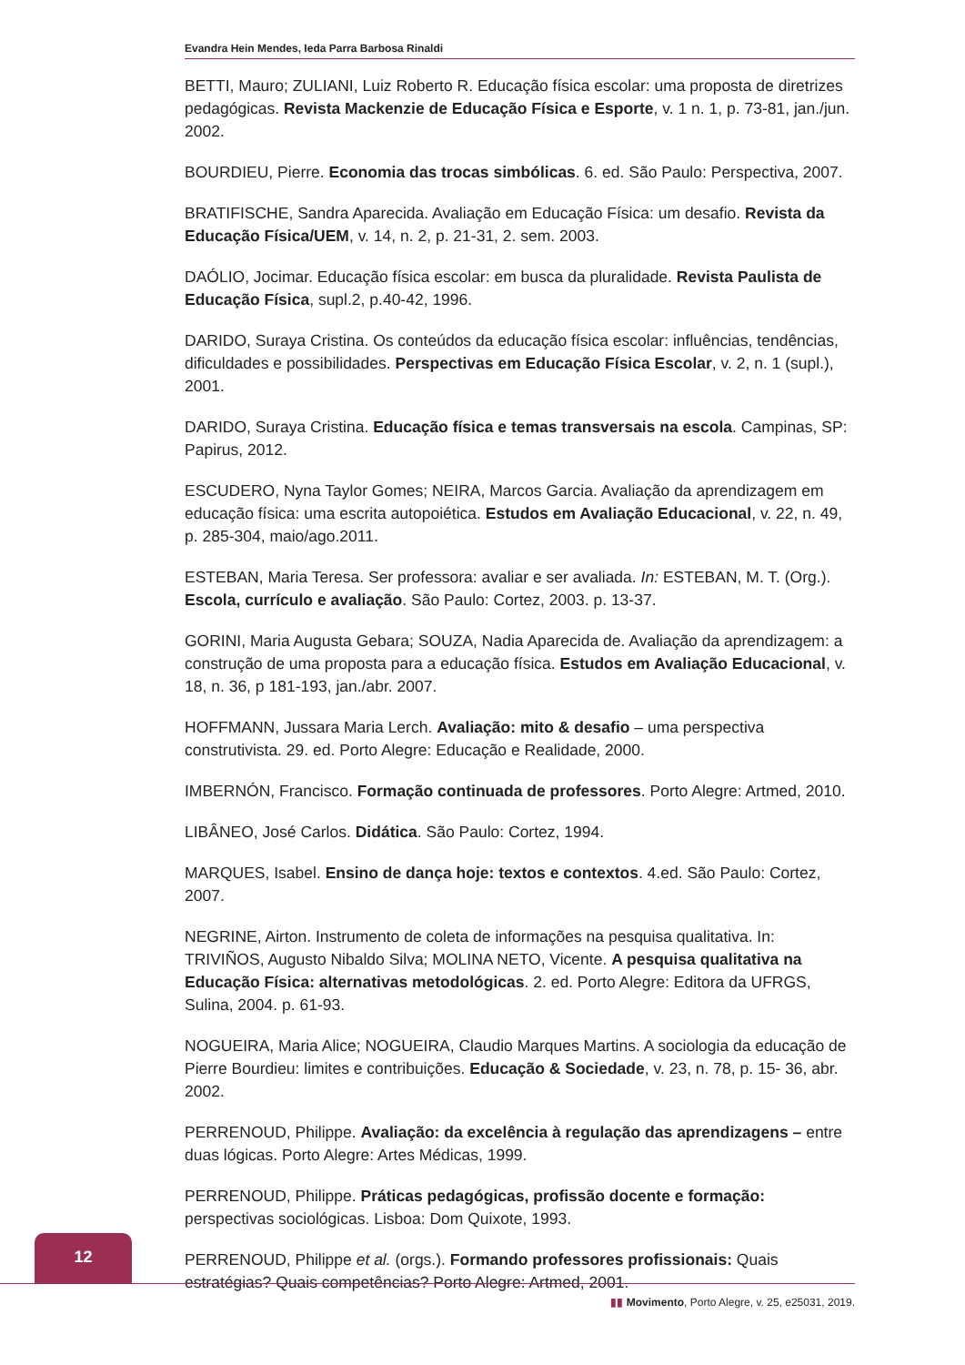Evandra Hein Mendes, Ieda Parra Barbosa Rinaldi
BETTI, Mauro; ZULIANI, Luiz Roberto R. Educação física escolar: uma proposta de diretrizes pedagógicas. Revista Mackenzie de Educação Física e Esporte, v. 1 n. 1, p. 73-81, jan./jun. 2002.
BOURDIEU, Pierre. Economia das trocas simbólicas. 6. ed. São Paulo: Perspectiva, 2007.
BRATIFISCHE, Sandra Aparecida. Avaliação em Educação Física: um desafio. Revista da Educação Física/UEM, v. 14, n. 2, p. 21-31, 2. sem. 2003.
DAÓLIO, Jocimar. Educação física escolar: em busca da pluralidade. Revista Paulista de Educação Física, supl.2, p.40-42, 1996.
DARIDO, Suraya Cristina. Os conteúdos da educação física escolar: influências, tendências, dificuldades e possibilidades. Perspectivas em Educação Física Escolar, v. 2, n. 1 (supl.), 2001.
DARIDO, Suraya Cristina. Educação física e temas transversais na escola. Campinas, SP: Papirus, 2012.
ESCUDERO, Nyna Taylor Gomes; NEIRA, Marcos Garcia. Avaliação da aprendizagem em educação física: uma escrita autopoiética. Estudos em Avaliação Educacional, v. 22, n. 49, p. 285-304, maio/ago.2011.
ESTEBAN, Maria Teresa. Ser professora: avaliar e ser avaliada. In: ESTEBAN, M. T. (Org.). Escola, currículo e avaliação. São Paulo: Cortez, 2003. p. 13-37.
GORINI, Maria Augusta Gebara; SOUZA, Nadia Aparecida de. Avaliação da aprendizagem: a construção de uma proposta para a educação física. Estudos em Avaliação Educacional, v. 18, n. 36, p 181-193, jan./abr. 2007.
HOFFMANN, Jussara Maria Lerch. Avaliação: mito & desafio – uma perspectiva construtivista. 29. ed. Porto Alegre: Educação e Realidade, 2000.
IMBERNÓN, Francisco. Formação continuada de professores. Porto Alegre: Artmed, 2010.
LIBÂNEO, José Carlos. Didática. São Paulo: Cortez, 1994.
MARQUES, Isabel. Ensino de dança hoje: textos e contextos. 4.ed. São Paulo: Cortez, 2007.
NEGRINE, Airton. Instrumento de coleta de informações na pesquisa qualitativa. In: TRIVIÑOS, Augusto Nibaldo Silva; MOLINA NETO, Vicente. A pesquisa qualitativa na Educação Física: alternativas metodológicas. 2. ed. Porto Alegre: Editora da UFRGS, Sulina, 2004. p. 61-93.
NOGUEIRA, Maria Alice; NOGUEIRA, Claudio Marques Martins. A sociologia da educação de Pierre Bourdieu: limites e contribuições. Educação & Sociedade, v. 23, n. 78, p. 15- 36, abr. 2002.
PERRENOUD, Philippe. Avaliação: da excelência à regulação das aprendizagens – entre duas lógicas. Porto Alegre: Artes Médicas, 1999.
PERRENOUD, Philippe. Práticas pedagógicas, profissão docente e formação: perspectivas sociológicas. Lisboa: Dom Quixote, 1993.
PERRENOUD, Philippe et al. (orgs.). Formando professores profissionais: Quais estratégias? Quais competências? Porto Alegre: Artmed, 2001.
12
▮▮ Movimento, Porto Alegre, v. 25, e25031, 2019.